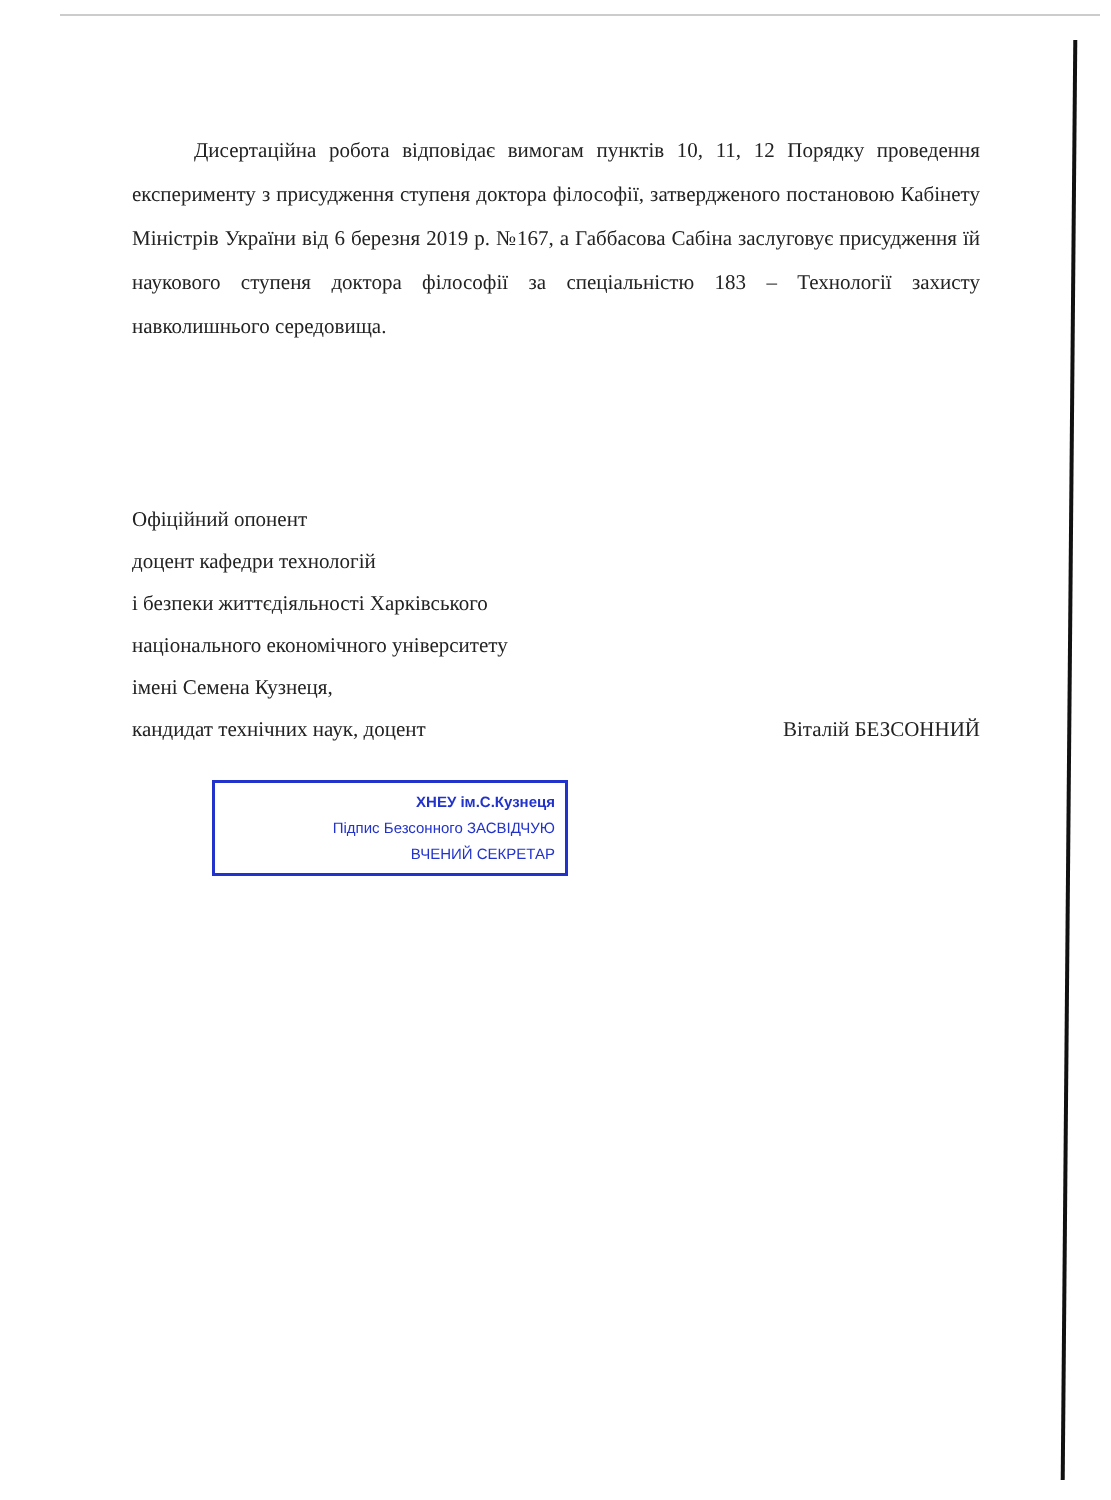Дисертаційна робота відповідає вимогам пунктів 10, 11, 12 Порядку проведення експерименту з присудження ступеня доктора філософії, затвердженого постановою Кабінету Міністрів України від 6 березня 2019 р. №167, а Габбасова Сабіна заслуговує присудження їй наукового ступеня доктора філософії за спеціальністю 183 – Технології захисту навколишнього середовища.
Офіційний опонент
доцент кафедри технологій
і безпеки життєдіяльності Харківського
національного економічного університету
імені Семена Кузнеця,
кандидат технічних наук, доцент Віталій БЕЗСОННИЙ
ХНЕУ ім.С.Кузнеця
Підпис Безсонного ЗАСВІДЧУЮ
ВЧЕНИЙ СЕКРЕТАР